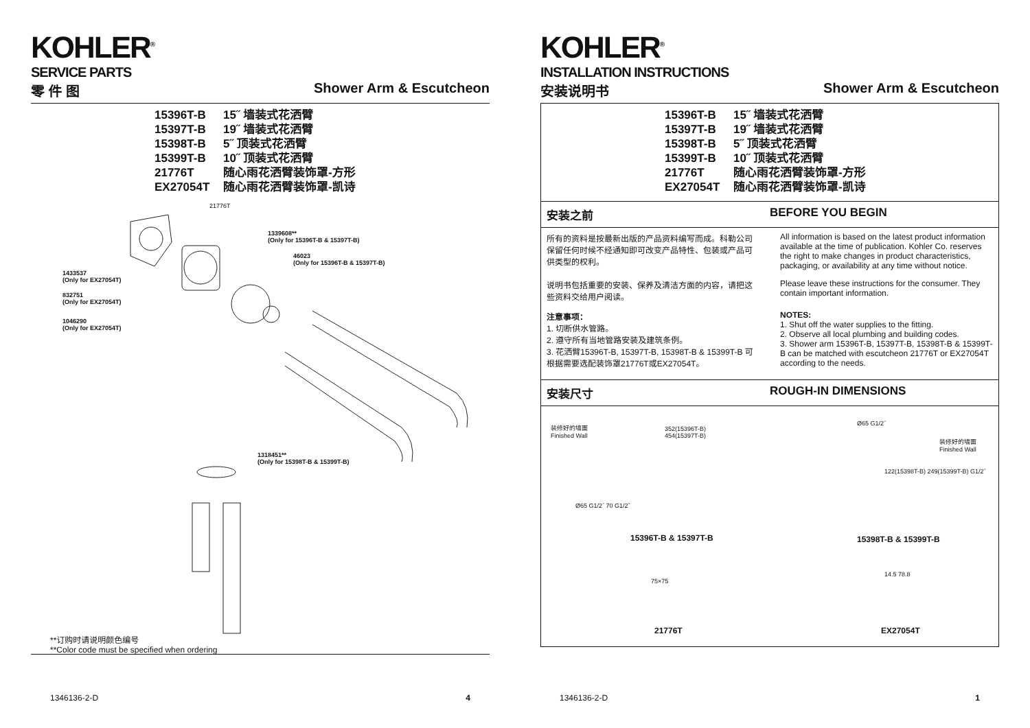KOHLER<sup>®</sup>
SERVICE PARTS
零 件 图 Shower Arm & Escutcheon
15396T-B 15˝ 墙装式花洒臂
15397T-B 19˝ 墙装式花洒臂
15398T-B 5˝ 顶装式花洒臂
15399T-B 10˝ 顶装式花洒臂
21776T 随心雨花洒臂装饰罩-方形
EX27054T 随心雨花洒臂装饰罩-凯诗
21776T
1339608**
(Only for 15396T-B & 15397T-B)
46023
(Only for 15396T-B & 15397T-B)
1433537
(Only for EX27054T)
832751
(Only for EX27054T)
1046290
(Only for EX27054T)
1318451**
(Only for 15398T-B & 15399T-B)
**订购时请说明颜色编号
**Color code must be specified when ordering
1346136-2-D 4
KOHLER<sup>®</sup>
INSTALLATION INSTRUCTIONS
安装说明书 Shower Arm & Escutcheon
15396T-B 15˝ 墙装式花洒臂
15397T-B 19˝ 墙装式花洒臂
15398T-B 5˝ 顶装式花洒臂
15399T-B 10˝ 顶装式花洒臂
21776T 随心雨花洒臂装饰罩-方形
EX27054T 随心雨花洒臂装饰罩-凯诗
安装之前 BEFORE YOU BEGIN
所有的资料是按最新出版的产品资料编写而成。科勒公司保留任何时候不经通知即可改变产品特性、包装或产品可供类型的权利。
All information is based on the latest product information available at the time of publication. Kohler Co. reserves the right to make changes in product characteristics, packaging, or availability at any time without notice.
说明书包括重要的安装、保养及清洁方面的内容，请把这些资料交给用户阅读。
Please leave these instructions for the consumer. They contain important information.
注意事项：
1. 切断供水管路。
2. 遵守所有当地管路安装及建筑条例。
3. 花洒臂15396T-B, 15397T-B, 15398T-B & 15399T-B 可根据需要选配装饰罩21776T或EX27054T。
NOTES:
1. Shut off the water supplies to the fitting.
2. Observe all local plumbing and building codes.
3. Shower arm 15396T-B, 15397T-B, 15398T-B & 15399T-B can be matched with escutcheon 21776T or EX27054T according to the needs.
安装尺寸 ROUGH-IN DIMENSIONS
装修好的墙面
Finished Wall
352(15396T-B)
454(15397T-B)
Ø65 G1/2˝ 70 G1/2˝
15396T-B & 15397T-B
Ø65 G1/2˝
装修好的墙面
Finished Wall
122(15398T-B) 249(15399T-B) G1/2˝
15398T-B & 15399T-B
75×75
14.5 78.8
21776T EX27054T
1346136-2-D 1